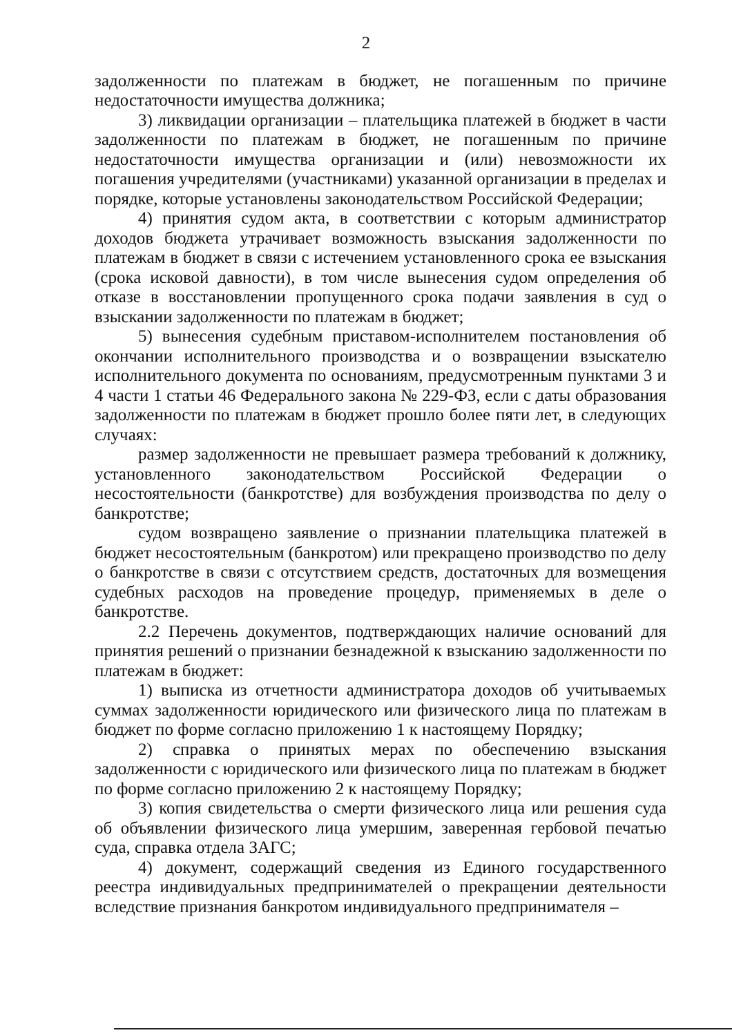2
задолженности по платежам в бюджет, не погашенным по причине недостаточности имущества должника;
3) ликвидации организации – плательщика платежей в бюджет в части задолженности по платежам в бюджет, не погашенным по причине недостаточности имущества организации и (или) невозможности их погашения учредителями (участниками) указанной организации в пределах и порядке, которые установлены законодательством Российской Федерации;
4) принятия судом акта, в соответствии с которым администратор доходов бюджета утрачивает возможность взыскания задолженности по платежам в бюджет в связи с истечением установленного срока ее взыскания (срока исковой давности), в том числе вынесения судом определения об отказе в восстановлении пропущенного срока подачи заявления в суд о взыскании задолженности по платежам в бюджет;
5) вынесения судебным приставом-исполнителем постановления об окончании исполнительного производства и о возвращении взыскателю исполнительного документа по основаниям, предусмотренным пунктами 3 и 4 части 1 статьи 46 Федерального закона № 229-ФЗ, если с даты образования задолженности по платежам в бюджет прошло более пяти лет, в следующих случаях:
размер задолженности не превышает размера требований к должнику, установленного законодательством Российской Федерации о несостоятельности (банкротстве) для возбуждения производства по делу о банкротстве;
судом возвращено заявление о признании плательщика платежей в бюджет несостоятельным (банкротом) или прекращено производство по делу о банкротстве в связи с отсутствием средств, достаточных для возмещения судебных расходов на проведение процедур, применяемых в деле о банкротстве.
2.2 Перечень документов, подтверждающих наличие оснований для принятия решений о признании безнадежной к взысканию задолженности по платежам в бюджет:
1) выписка из отчетности администратора доходов об учитываемых суммах задолженности юридического или физического лица по платежам в бюджет по форме согласно приложению 1 к настоящему Порядку;
2) справка о принятых мерах по обеспечению взыскания задолженности с юридического или физического лица по платежам в бюджет по форме согласно приложению 2 к настоящему Порядку;
3) копия свидетельства о смерти физического лица или решения суда об объявлении физического лица умершим, заверенная гербовой печатью суда, справка отдела ЗАГС;
4) документ, содержащий сведения из Единого государственного реестра индивидуальных предпринимателей о прекращении деятельности вследствие признания банкротом индивидуального предпринимателя –